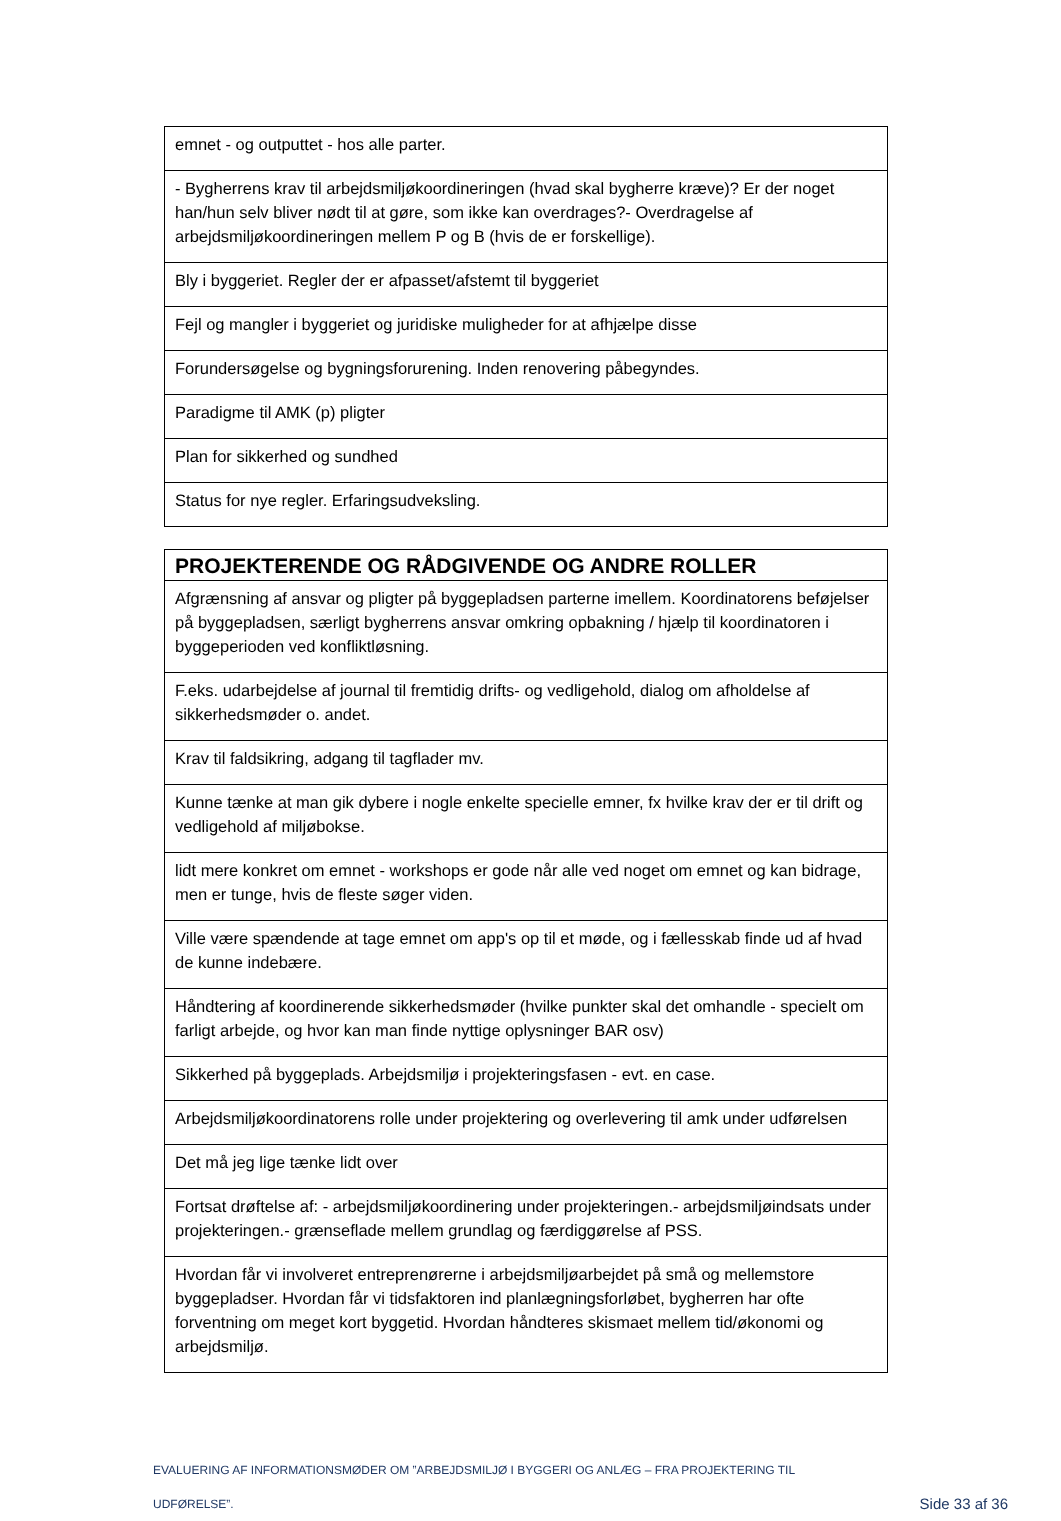| emnet - og outputtet - hos alle parter. |
| - Bygherrens krav til arbejdsmiljøkoordineringen (hvad skal bygherre kræve)? Er der noget han/hun selv bliver nødt til at gøre, som ikke kan overdrages?- Overdragelse af arbejdsmiljøkoordineringen mellem P og B (hvis de er forskellige). |
| Bly i byggeriet. Regler der er afpasset/afstemt til byggeriet |
| Fejl og mangler i byggeriet og juridiske muligheder for at afhjælpe disse |
| Forundersøgelse og bygningsforurening. Inden renovering påbegyndes. |
| Paradigme til AMK (p) pligter |
| Plan for sikkerhed og sundhed |
| Status for nye regler. Erfaringsudveksling. |
| PROJEKTERENDE OG RÅDGIVENDE OG ANDRE ROLLER |
| --- |
| Afgrænsning af ansvar og pligter på byggepladsen parterne imellem. Koordinatorens beføjelser på byggepladsen, særligt bygherrens ansvar omkring opbakning / hjælp til koordinatoren i byggeperioden ved konfliktløsning. |
| F.eks. udarbejdelse af journal til fremtidig drifts- og vedligehold, dialog om afholdelse af sikkerhedsmøder o. andet. |
| Krav til faldsikring, adgang til tagflader mv. |
| Kunne tænke at man gik dybere i nogle enkelte specielle emner, fx hvilke krav der er til drift og vedligehold af miljøbokse. |
| lidt mere konkret om emnet - workshops er gode når alle ved noget om emnet og kan bidrage, men er tunge, hvis de fleste søger viden. |
| Ville være spændende at tage emnet om app's op til et møde, og i fællesskab finde ud af hvad de kunne indebære. |
| Håndtering af koordinerende sikkerhedsmøder (hvilke punkter skal det omhandle - specielt om farligt arbejde, og hvor kan man finde nyttige oplysninger BAR osv) |
| Sikkerhed på byggeplads. Arbejdsmiljø i projekteringsfasen - evt. en case. |
| Arbejdsmiljøkoordinatorens rolle under projektering og overlevering til amk under udførelsen |
| Det må jeg lige tænke lidt over |
| Fortsat drøftelse af: - arbejdsmiljøkoordinering under projekteringen.- arbejdsmiljøindsats under projekteringen.- grænseflade mellem grundlag og færdiggørelse af PSS. |
| Hvordan får vi involveret entreprenørerne i arbejdsmiljøarbejdet på små og mellemstore byggepladser. Hvordan får vi tidsfaktoren ind planlægningsforløbet, bygherren har ofte forventning om meget kort byggetid. Hvordan håndteres skismaet mellem tid/økonomi og arbejdsmiljø. |
EVALUERING AF INFORMATIONSMØDER OM ”ARBEJDSMILJØ I BYGGERI OG ANLÆG – FRA PROJEKTERING TIL
UDFØRELSE”. Side 33 af 36